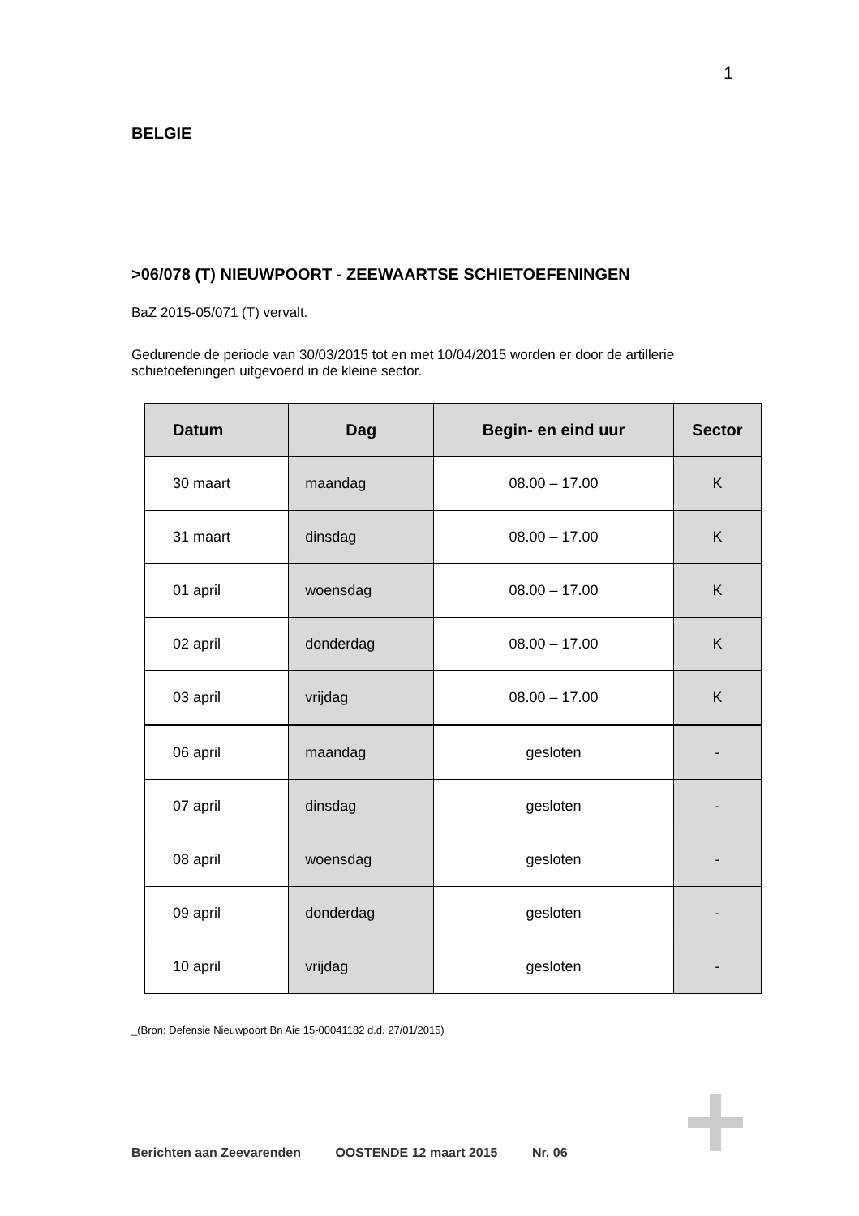1
BELGIE
>06/078 (T) NIEUWPOORT - ZEEWAARTSE SCHIETOEFENINGEN
BaZ 2015-05/071 (T) vervalt.
Gedurende de periode van 30/03/2015 tot en met 10/04/2015 worden er door de artillerie schietoefeningen uitgevoerd in de kleine sector.
| Datum | Dag | Begin- en eind uur | Sector |
| --- | --- | --- | --- |
| 30 maart | maandag | 08.00 – 17.00 | K |
| 31 maart | dinsdag | 08.00 – 17.00 | K |
| 01 april | woensdag | 08.00 – 17.00 | K |
| 02 april | donderdag | 08.00 – 17.00 | K |
| 03 april | vrijdag | 08.00 – 17.00 | K |
| 06 april | maandag | gesloten | - |
| 07 april | dinsdag | gesloten | - |
| 08 april | woensdag | gesloten | - |
| 09 april | donderdag | gesloten | - |
| 10 april | vrijdag | gesloten | - |
_(Bron: Defensie Nieuwpoort Bn Aie 15-00041182 d.d. 27/01/2015)
Berichten aan Zeevarenden OOSTENDE 12 maart 2015 Nr. 06